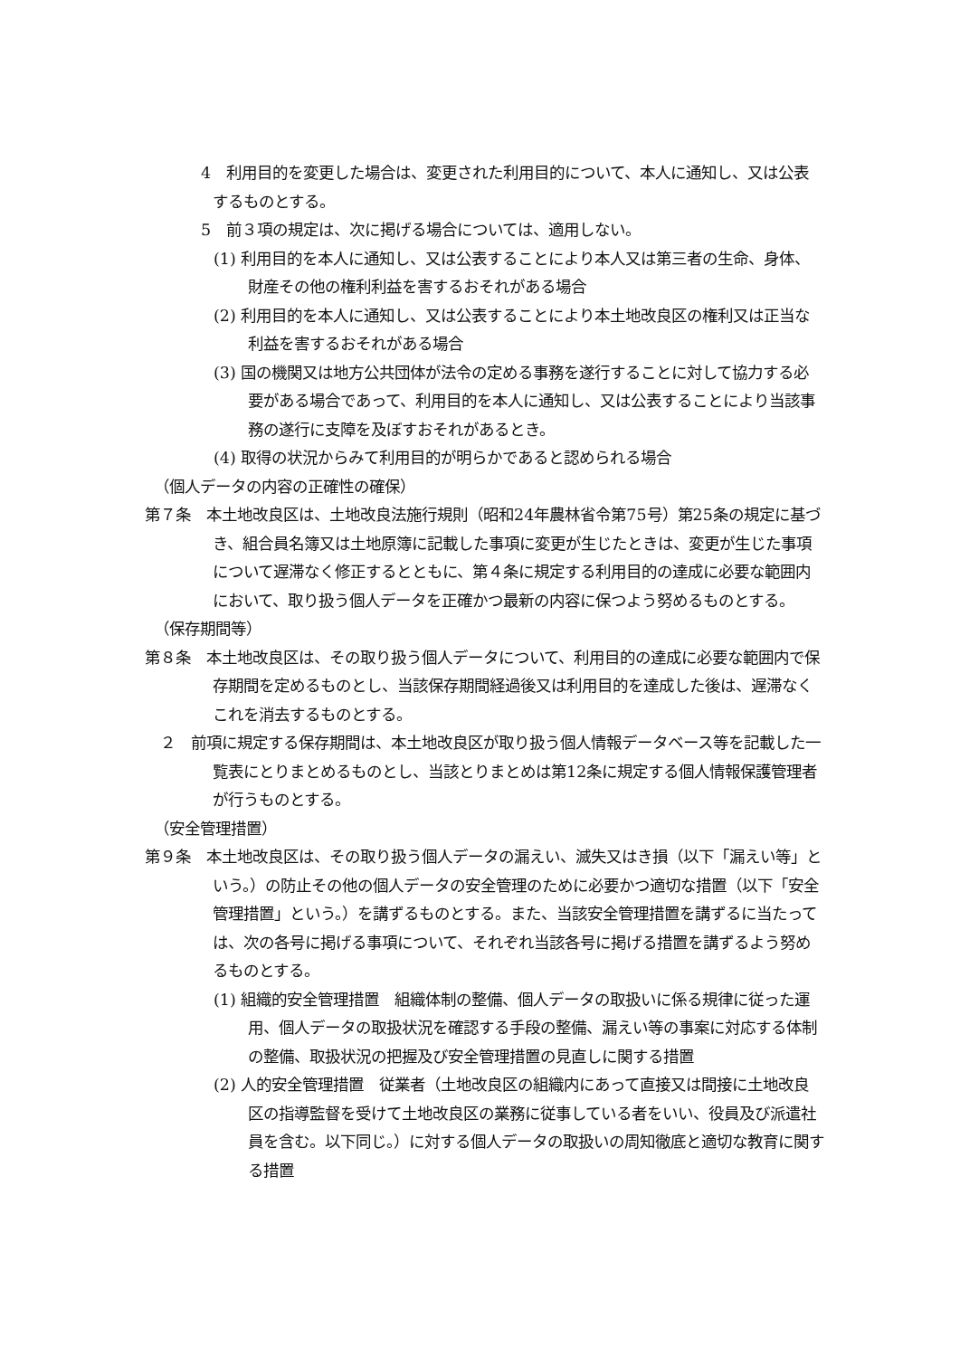4　利用目的を変更した場合は、変更された利用目的について、本人に通知し、又は公表するものとする。
5　前３項の規定は、次に掲げる場合については、適用しない。
(1) 利用目的を本人に通知し、又は公表することにより本人又は第三者の生命、身体、財産その他の権利利益を害するおそれがある場合
(2) 利用目的を本人に通知し、又は公表することにより本土地改良区の権利又は正当な利益を害するおそれがある場合
(3) 国の機関又は地方公共団体が法令の定める事務を遂行することに対して協力する必要がある場合であって、利用目的を本人に通知し、又は公表することにより当該事務の遂行に支障を及ぼすおそれがあるとき。
(4) 取得の状況からみて利用目的が明らかであると認められる場合
（個人データの内容の正確性の確保）
第７条　本土地改良区は、土地改良法施行規則（昭和24年農林省令第75号）第25条の規定に基づき、組合員名簿又は土地原簿に記載した事項に変更が生じたときは、変更が生じた事項について遅滞なく修正するとともに、第４条に規定する利用目的の達成に必要な範囲内において、取り扱う個人データを正確かつ最新の内容に保つよう努めるものとする。
（保存期間等）
第８条　本土地改良区は、その取り扱う個人データについて、利用目的の達成に必要な範囲内で保存期間を定めるものとし、当該保存期間経過後又は利用目的を達成した後は、遅滞なくこれを消去するものとする。
　２　前項に規定する保存期間は、本土地改良区が取り扱う個人情報データベース等を記載した一覧表にとりまとめるものとし、当該とりまとめは第12条に規定する個人情報保護管理者が行うものとする。
（安全管理措置）
第９条　本土地改良区は、その取り扱う個人データの漏えい、滅失又はき損（以下「漏えい等」という。）の防止その他の個人データの安全管理のために必要かつ適切な措置（以下「安全管理措置」という。）を講ずるものとする。また、当該安全管理措置を講ずるに当たっては、次の各号に掲げる事項について、それぞれ当該各号に掲げる措置を講ずるよう努めるものとする。
(1) 組織的安全管理措置　組織体制の整備、個人データの取扱いに係る規律に従った運用、個人データの取扱状況を確認する手段の整備、漏えい等の事案に対応する体制の整備、取扱状況の把握及び安全管理措置の見直しに関する措置
(2) 人的安全管理措置　従業者（土地改良区の組織内にあって直接又は間接に土地改良区の指導監督を受けて土地改良区の業務に従事している者をいい、役員及び派遣社員を含む。以下同じ。）に対する個人データの取扱いの周知徹底と適切な教育に関する措置